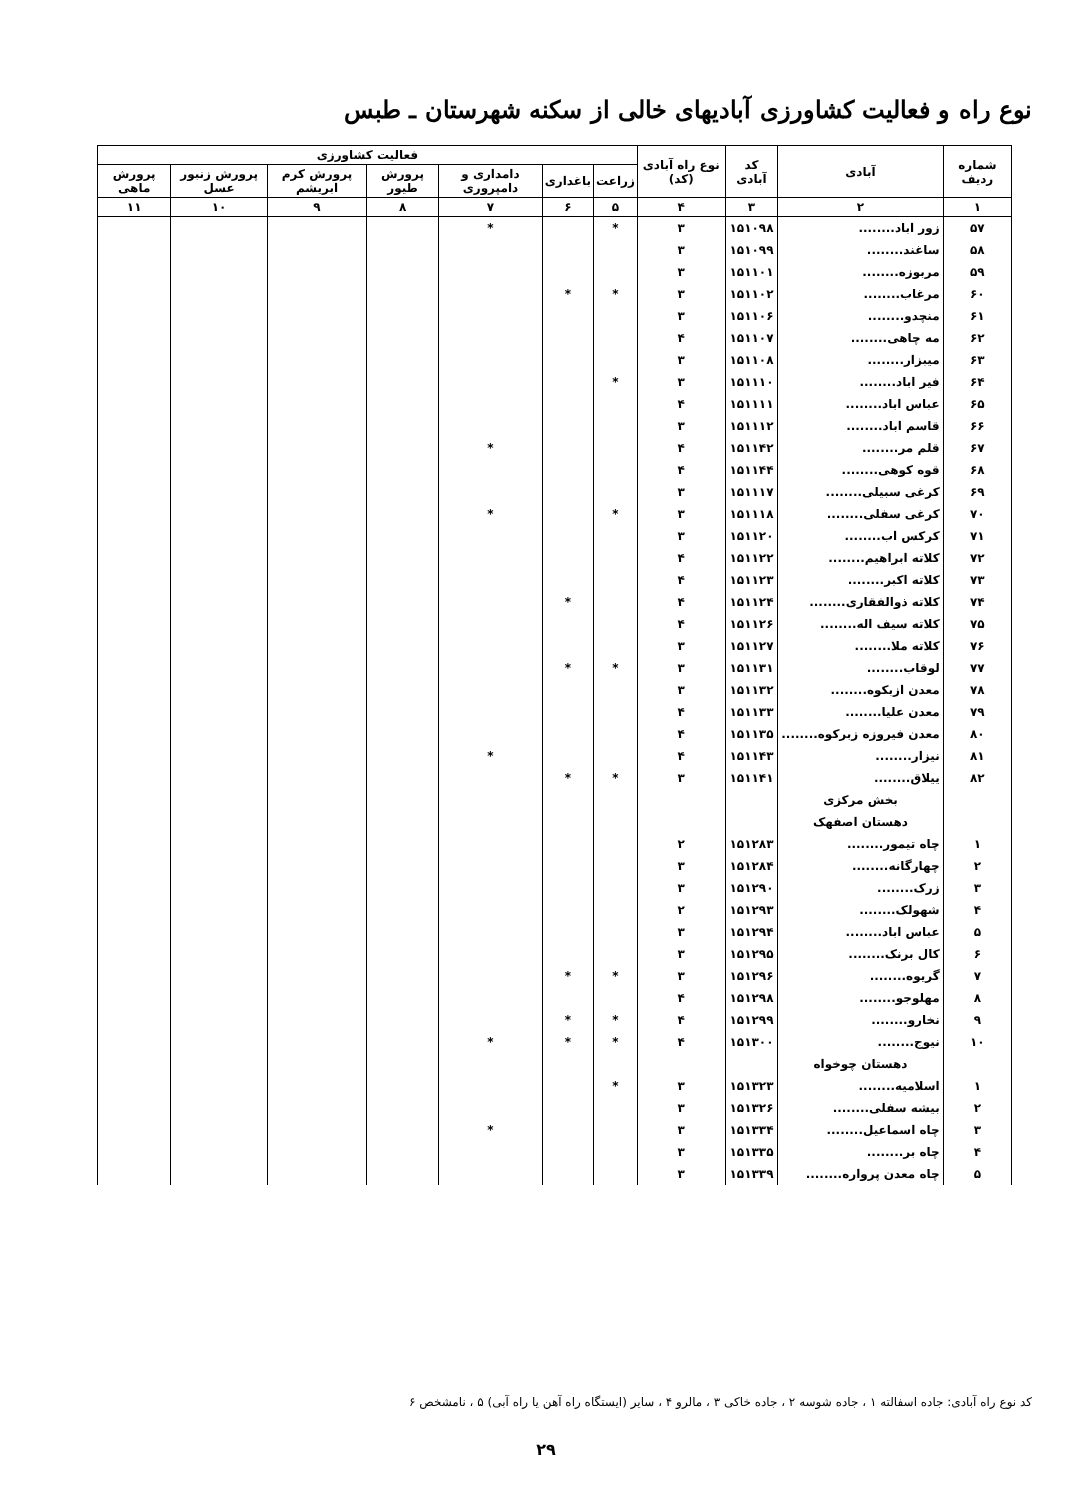نوع راه و فعالیت کشاورزی آبادیهای خالی از سکنه شهرستان ـ طبس
| شماره ردیف | آبادی | کد آبادی | نوع راه آبادی (کد) | فعالیت کشاورزی | | | | | | |
| --- | --- | --- | --- | --- | --- | --- | --- | --- | --- | --- |
| | | | | زراعت | باغداری | دامداری و دامپروری | پرورش طیور | پرورش کرم ابریشم | پرورش زنبور عسل | پرورش ماهی |
| ۱ | ۲ | ۳ | ۴ | ۵ | ۶ | ۷ | ۸ | ۹ | ۱۰ | ۱۱ |
| ۵۷ | زور اباد........ | ۱۵۱۰۹۸ | ۳ | * | | * | | | | |
| ۵۸ | ساغند........ | ۱۵۱۰۹۹ | ۳ | | | | | | | |
| ۵۹ | مربوزه........ | ۱۵۱۱۰۱ | ۳ | | | | | | | |
| ۶۰ | مرغاب........ | ۱۵۱۱۰۲ | ۳ | * | * | | | | | |
| ۶۱ | منچدو........ | ۱۵۱۱۰۶ | ۳ | | | | | | | |
| ۶۲ | مه چاهی........ | ۱۵۱۱۰۷ | ۴ | | | | | | | |
| ۶۳ | میبزار........ | ۱۵۱۱۰۸ | ۳ | | | | | | | |
| ۶۴ | فیر اباد........ | ۱۵۱۱۱۰ | ۳ | * | | | | | | |
| ۶۵ | عباس اباد........ | ۱۵۱۱۱۱ | ۴ | | | | | | | |
| ۶۶ | قاسم اباد........ | ۱۵۱۱۱۲ | ۳ | | | | | | | |
| ۶۷ | قلم مر........ | ۱۵۱۱۴۲ | ۴ | | | * | | | | |
| ۶۸ | قوه کوهی........ | ۱۵۱۱۴۴ | ۴ | | | | | | | |
| ۶۹ | کرغی سبیلی........ | ۱۵۱۱۱۷ | ۳ | | | | | | | |
| ۷۰ | کرغی سفلی........ | ۱۵۱۱۱۸ | ۳ | * | | * | | | | |
| ۷۱ | کرکس اب........ | ۱۵۱۱۲۰ | ۳ | | | | | | | |
| ۷۲ | کلاته ابراهیم........ | ۱۵۱۱۲۲ | ۴ | | | | | | | |
| ۷۳ | کلاته اکبر........ | ۱۵۱۱۲۳ | ۴ | | | | | | | |
| ۷۴ | کلاته ذوالفقاری........ | ۱۵۱۱۲۴ | ۴ | | * | | | | | |
| ۷۵ | کلاته سیف اله........ | ۱۵۱۱۲۶ | ۴ | | | | | | | |
| ۷۶ | کلاته ملا........ | ۱۵۱۱۲۷ | ۳ | | | | | | | |
| ۷۷ | لوقاب........ | ۱۵۱۱۳۱ | ۳ | * | * | | | | | |
| ۷۸ | معدن ازبکوه........ | ۱۵۱۱۳۲ | ۳ | | | | | | | |
| ۷۹ | معدن علیا........ | ۱۵۱۱۳۳ | ۴ | | | | | | | |
| ۸۰ | معدن فیروزه زبرکوه........ | ۱۵۱۱۳۵ | ۴ | | | | | | | |
| ۸۱ | نیزار........ | ۱۵۱۱۴۳ | ۴ | | | * | | | | |
| ۸۲ | ییلاق........ | ۱۵۱۱۴۱ | ۳ | * | * | | | | | |
| | بخش مرکزی | | | | | | | | | |
| | دهستان اصفهک | | | | | | | | | |
| ۱ | چاه تیمور........ | ۱۵۱۲۸۳ | ۲ | | | | | | | |
| ۲ | چهارگانه........ | ۱۵۱۲۸۴ | ۳ | | | | | | | |
| ۳ | زرک........ | ۱۵۱۲۹۰ | ۳ | | | | | | | |
| ۴ | شهولک........ | ۱۵۱۲۹۳ | ۲ | | | | | | | |
| ۵ | عباس اباد........ | ۱۵۱۲۹۴ | ۳ | | | | | | | |
| ۶ | کال برنک........ | ۱۵۱۲۹۵ | ۳ | | | | | | | |
| ۷ | گریوه........ | ۱۵۱۲۹۶ | ۳ | * | * | | | | | |
| ۸ | مهلوجو........ | ۱۵۱۲۹۸ | ۴ | | | | | | | |
| ۹ | نخارو........ | ۱۵۱۲۹۹ | ۴ | * | * | | | | | |
| ۱۰ | نیوج........ | ۱۵۱۳۰۰ | ۴ | * | * | * | | | | |
| | دهستان چوخواه | | | | | | | | | |
| ۱ | اسلامیه........ | ۱۵۱۳۲۳ | ۳ | * | | | | | | |
| ۲ | بیشه سفلی........ | ۱۵۱۳۲۶ | ۳ | | | | | | | |
| ۳ | چاه اسماعیل........ | ۱۵۱۳۳۴ | ۳ | | | * | | | | |
| ۴ | چاه بر........ | ۱۵۱۳۳۵ | ۳ | | | | | | | |
| ۵ | چاه معدن پرواره........ | ۱۵۱۳۳۹ | ۳ | | | | | | | |
کد نوع راه آبادی: جاده اسفالته ۱ ، جاده شوسه ۲ ، جاده خاکی ۳ ، مالرو ۴ ، سایر (ایستگاه راه آهن یا راه آبی) ۵ ، نامشخص ۶
۲۹